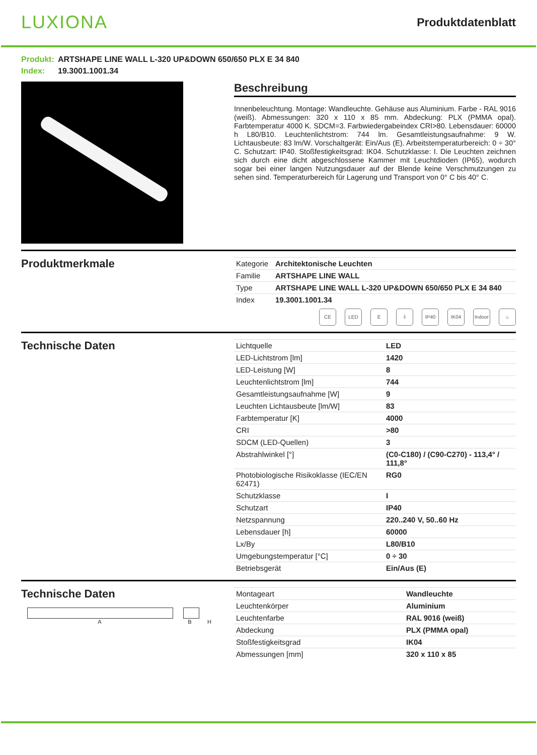LUXIONA
Produktdatenblatt
Produkt: ARTSHAPE LINE WALL L-320 UP&DOWN 650/650 PLX E 34 840
Index: 19.3001.1001.34
Beschreibung
Innenbeleuchtung. Montage: Wandleuchte. Gehäuse aus Aluminium. Farbe - RAL 9016 (weiß). Abmessungen: 320 x 110 x 85 mm. Abdeckung: PLX (PMMA opal). Farbtemperatur 4000 K. SDCM=3. Farbwiedergabeindex CRI>80. Lebensdauer: 60000 h L80/B10. Leuchtenlichtstrom: 744 lm. Gesamtleistungsaufnahme: 9 W. Lichtausbeute: 83 lm/W. Vorschaltgerät: Ein/Aus (E). Arbeitstemperaturbereich: 0 ÷ 30° C. Schutzart: IP40. Stoßfestigkeitsgrad: IK04. Schutzklasse: I. Die Leuchten zeichnen sich durch eine dicht abgeschlossene Kammer mit Leuchtdioden (IP65), wodurch sogar bei einer langen Nutzungsdauer auf der Blende keine Verschmutzungen zu sehen sind. Temperaturbereich für Lagerung und Transport von 0° C bis 40° C.
Produktmerkmale
| Kategorie | Architektonische Leuchten |
| Familie | ARTSHAPE LINE WALL |
| Type | ARTSHAPE LINE WALL L-320 UP&DOWN 650/650 PLX E 34 840 |
| Index | 19.3001.1001.34 |
CE LED E ⏚ IP40 IK04 Indoor ⌂
Technische Daten
| Lichtquelle | LED |
| LED-Lichtstrom [lm] | 1420 |
| LED-Leistung [W] | 8 |
| Leuchtenlichtstrom [lm] | 744 |
| Gesamtleistungsaufnahme [W] | 9 |
| Leuchten Lichtausbeute [lm/W] | 83 |
| Farbtemperatur [K] | 4000 |
| CRI | >80 |
| SDCM (LED-Quellen) | 3 |
| Abstrahlwinkel [°] | (C0-C180) / (C90-C270) - 113,4° / 111,8° |
| Photobiologische Risikoklasse (IEC/EN 62471) | RG0 |
| Schutzklasse | I |
| Schutzart | IP40 |
| Netzspannung | 220..240 V, 50..60 Hz |
| Lebensdauer [h] | 60000 |
| Lx/By | L80/B10 |
| Umgebungstemperatur [°C] | 0 ÷ 30 |
| Betriebsgerät | Ein/Aus (E) |
Technische Daten
A B H
| Montageart | Wandleuchte |
| Leuchtenkörper | Aluminium |
| Leuchtenfarbe | RAL 9016 (weiß) |
| Abdeckung | PLX (PMMA opal) |
| Stoßfestigkeitsgrad | IK04 |
| Abmessungen [mm] | 320 x 110 x 85 |